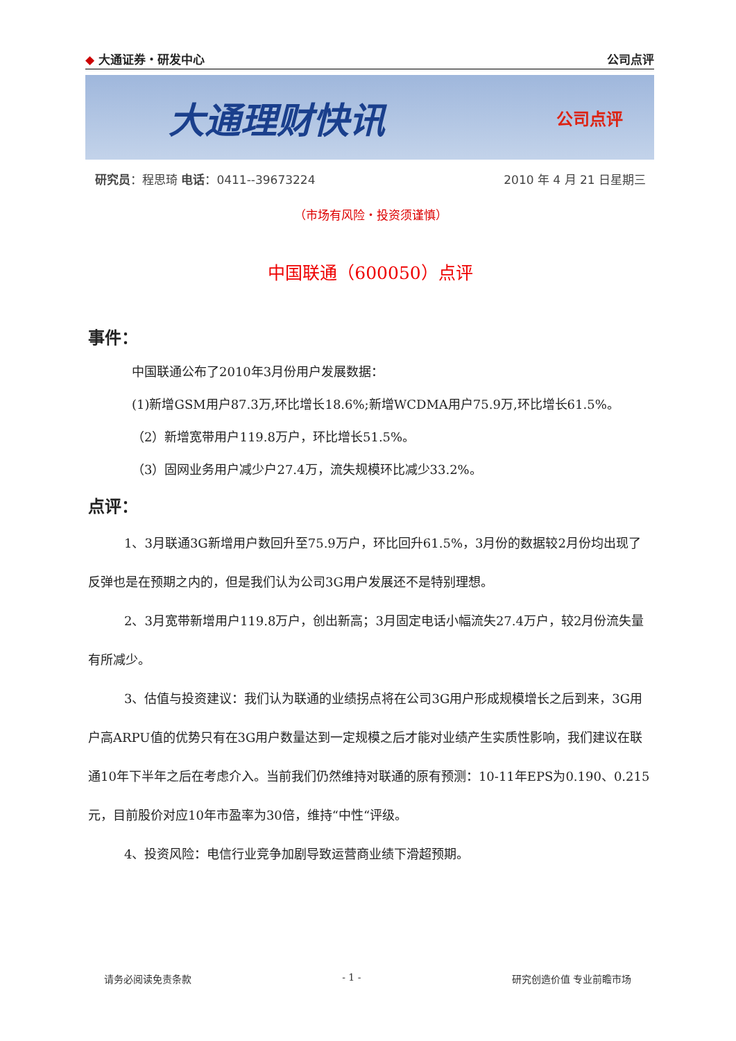◆ 大通证券・研发中心 公司点评
大通理财快讯 公司点评
研究员：程思琦 电话：0411--39673224 2010 年 4 月 21 日星期三
（市场有风险・投资须谨慎）
中国联通（600050）点评
事件：
中国联通公布了2010年3月份用户发展数据：
(1)新增GSM用户87.3万,环比增长18.6%;新增WCDMA用户75.9万,环比增长61.5%。
（2）新增宽带用户119.8万户，环比增长51.5%。
（3）固网业务用户减少户27.4万，流失规模环比减少33.2%。
点评：
1、3月联通3G新增用户数回升至75.9万户，环比回升61.5%，3月份的数据较2月份均出现了反弹也是在预期之内的，但是我们认为公司3G用户发展还不是特别理想。
2、3月宽带新增用户119.8万户，创出新高；3月固定电话小幅流失27.4万户，较2月份流失量有所减少。
3、估值与投资建议：我们认为联通的业绩拐点将在公司3G用户形成规模增长之后到来，3G用户高ARPU值的优势只有在3G用户数量达到一定规模之后才能对业绩产生实质性影响，我们建议在联通10年下半年之后在考虑介入。当前我们仍然维持对联通的原有预测：10-11年EPS为0.190、0.215元，目前股价对应10年市盈率为30倍，维持“中性“评级。
4、投资风险：电信行业竞争加剧导致运营商业绩下滑超预期。
请务必阅读免责条款 - 1 - 研究创造价值 专业前瞻市场